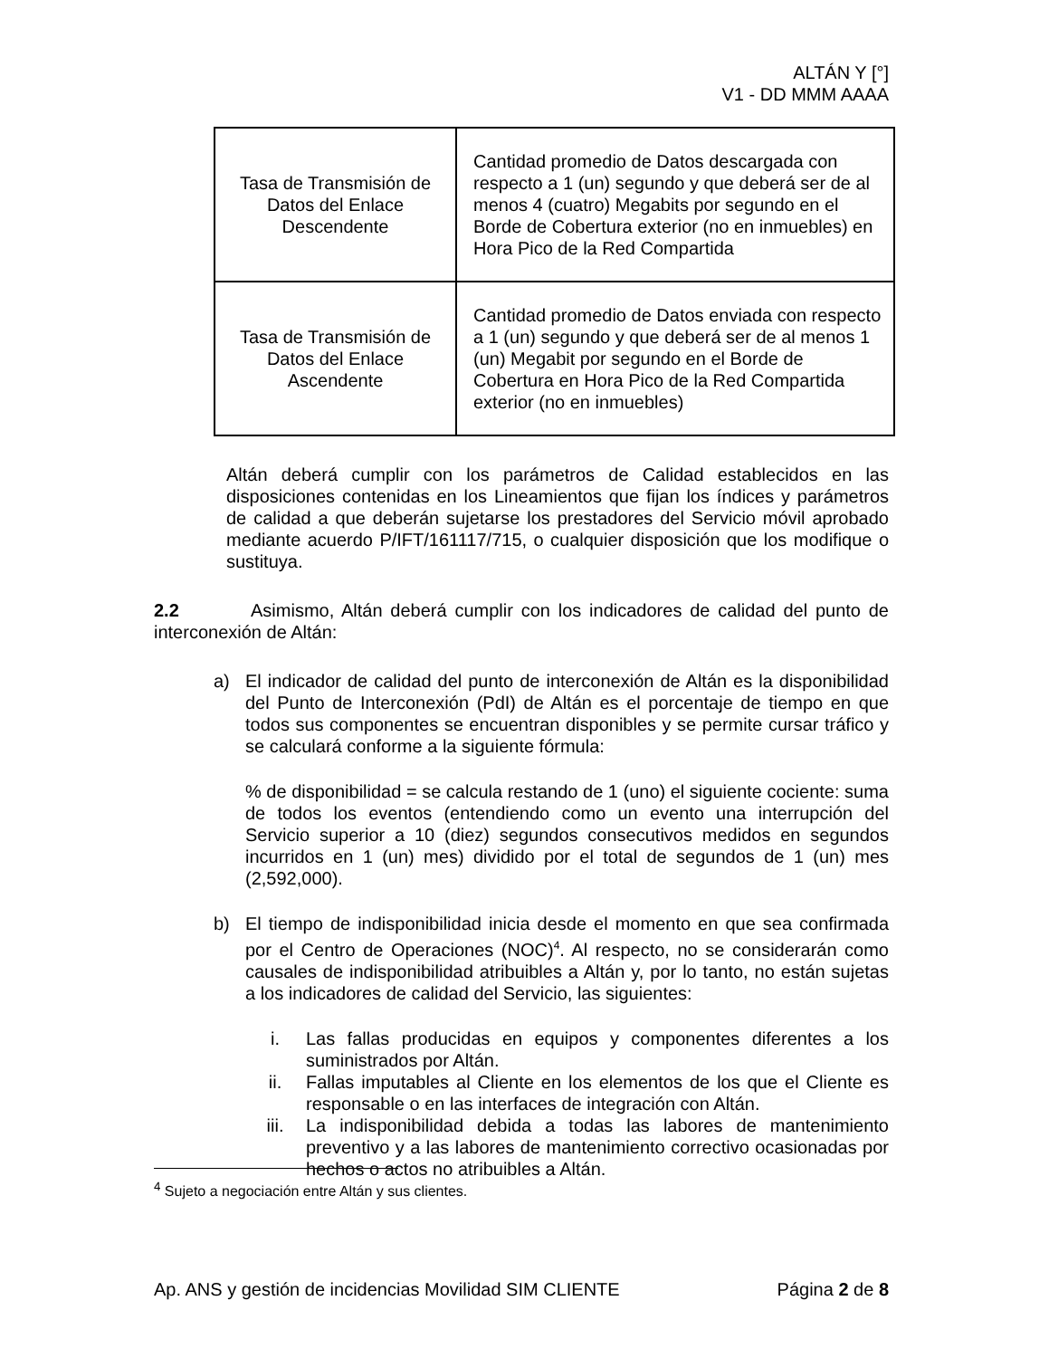ALTÁN Y [°]
V1 - DD MMM AAAA
| Tasa de Transmisión de Datos del Enlace Descendente | Cantidad promedio de Datos descargada con respecto a 1 (un) segundo y que deberá ser de al menos 4 (cuatro) Megabits por segundo en el Borde de Cobertura exterior (no en inmuebles) en Hora Pico de la Red Compartida |
| Tasa de Transmisión de Datos del Enlace Ascendente | Cantidad promedio de Datos enviada con respecto a 1 (un) segundo y que deberá ser de al menos 1 (un) Megabit por segundo en el Borde de Cobertura en Hora Pico de la Red Compartida exterior (no en inmuebles) |
Altán deberá cumplir con los parámetros de Calidad establecidos en las disposiciones contenidas en los Lineamientos que fijan los índices y parámetros de calidad a que deberán sujetarse los prestadores del Servicio móvil aprobado mediante acuerdo P/IFT/161117/715, o cualquier disposición que los modifique o sustituya.
2.2 Asimismo, Altán deberá cumplir con los indicadores de calidad del punto de interconexión de Altán:
a) El indicador de calidad del punto de interconexión de Altán es la disponibilidad del Punto de Interconexión (PdI) de Altán es el porcentaje de tiempo en que todos sus componentes se encuentran disponibles y se permite cursar tráfico y se calculará conforme a la siguiente fórmula:
% de disponibilidad = se calcula restando de 1 (uno) el siguiente cociente: suma de todos los eventos (entendiendo como un evento una interrupción del Servicio superior a 10 (diez) segundos consecutivos medidos en segundos incurridos en 1 (un) mes) dividido por el total de segundos de 1 (un) mes (2,592,000).
b) El tiempo de indisponibilidad inicia desde el momento en que sea confirmada por el Centro de Operaciones (NOC)<sup>4</sup>. Al respecto, no se considerarán como causales de indisponibilidad atribuibles a Altán y, por lo tanto, no están sujetas a los indicadores de calidad del Servicio, las siguientes:
i. Las fallas producidas en equipos y componentes diferentes a los suministrados por Altán.
ii. Fallas imputables al Cliente en los elementos de los que el Cliente es responsable o en las interfaces de integración con Altán.
iii. La indisponibilidad debida a todas las labores de mantenimiento preventivo y a las labores de mantenimiento correctivo ocasionadas por hechos o actos no atribuibles a Altán.
<sup>4</sup> Sujeto a negociación entre Altán y sus clientes.
Ap. ANS y gestión de incidencias Movilidad SIM CLIENTE Página 2 de 8